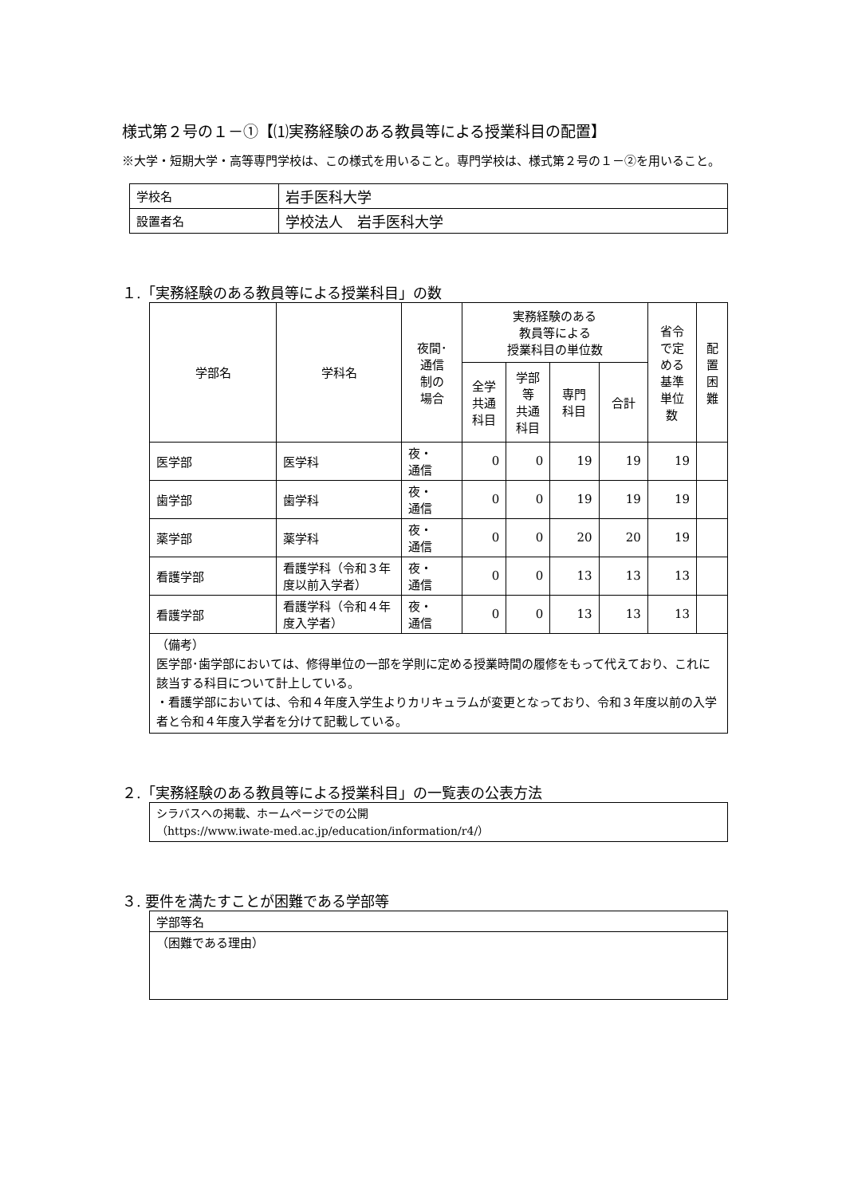様式第２号の１－①【⑴実務経験のある教員等による授業科目の配置】
※大学・短期大学・高等専門学校は、この様式を用いること。専門学校は、様式第２号の１－②を用いること。
| 学校名 | 岩手医科大学 |
| 設置者名 | 学校法人 岩手医科大学 |
１.「実務経験のある教員等による授業科目」の数
| 学部名 | 学科名 | 夜間･ 通信 制の 場合 | 実務経験のある 教員等による 授業科目の単位数 | | | | 省令 で定 める 基準 単位 数 | 配 置 困 難 |
| --- | --- | --- | --- | --- | --- | --- | --- | --- |
| | | | 全学 共通 科目 | 学部 等 共通 科目 | 専門 科目 | 合計 | | |
| 医学部 | 医学科 | 夜・ 通信 | 0 | 0 | 19 | 19 | 19 | |
| 歯学部 | 歯学科 | 夜・ 通信 | 0 | 0 | 19 | 19 | 19 | |
| 薬学部 | 薬学科 | 夜・ 通信 | 0 | 0 | 20 | 20 | 19 | |
| 看護学部 | 看護学科（令和３年度以前入学者） | 夜・ 通信 | 0 | 0 | 13 | 13 | 13 | |
| 看護学部 | 看護学科（令和４年度入学者） | 夜・ 通信 | 0 | 0 | 13 | 13 | 13 | |
| （備考） 医学部･歯学部においては、修得単位の一部を学則に定める授業時間の履修をもって代えており、これに該当する科目について計上している。 ・看護学部においては、令和４年度入学生よりカリキュラムが変更となっており、令和３年度以前の入学者と令和４年度入学者を分けて記載している。 | | | | | | | | |
２.「実務経験のある教員等による授業科目」の一覧表の公表方法
| シラバスへの掲載、ホームページでの公開 （https://www.iwate-med.ac.jp/education/information/r4/） |
３. 要件を満たすことが困難である学部等
| 学部等名 |
| （困難である理由） |